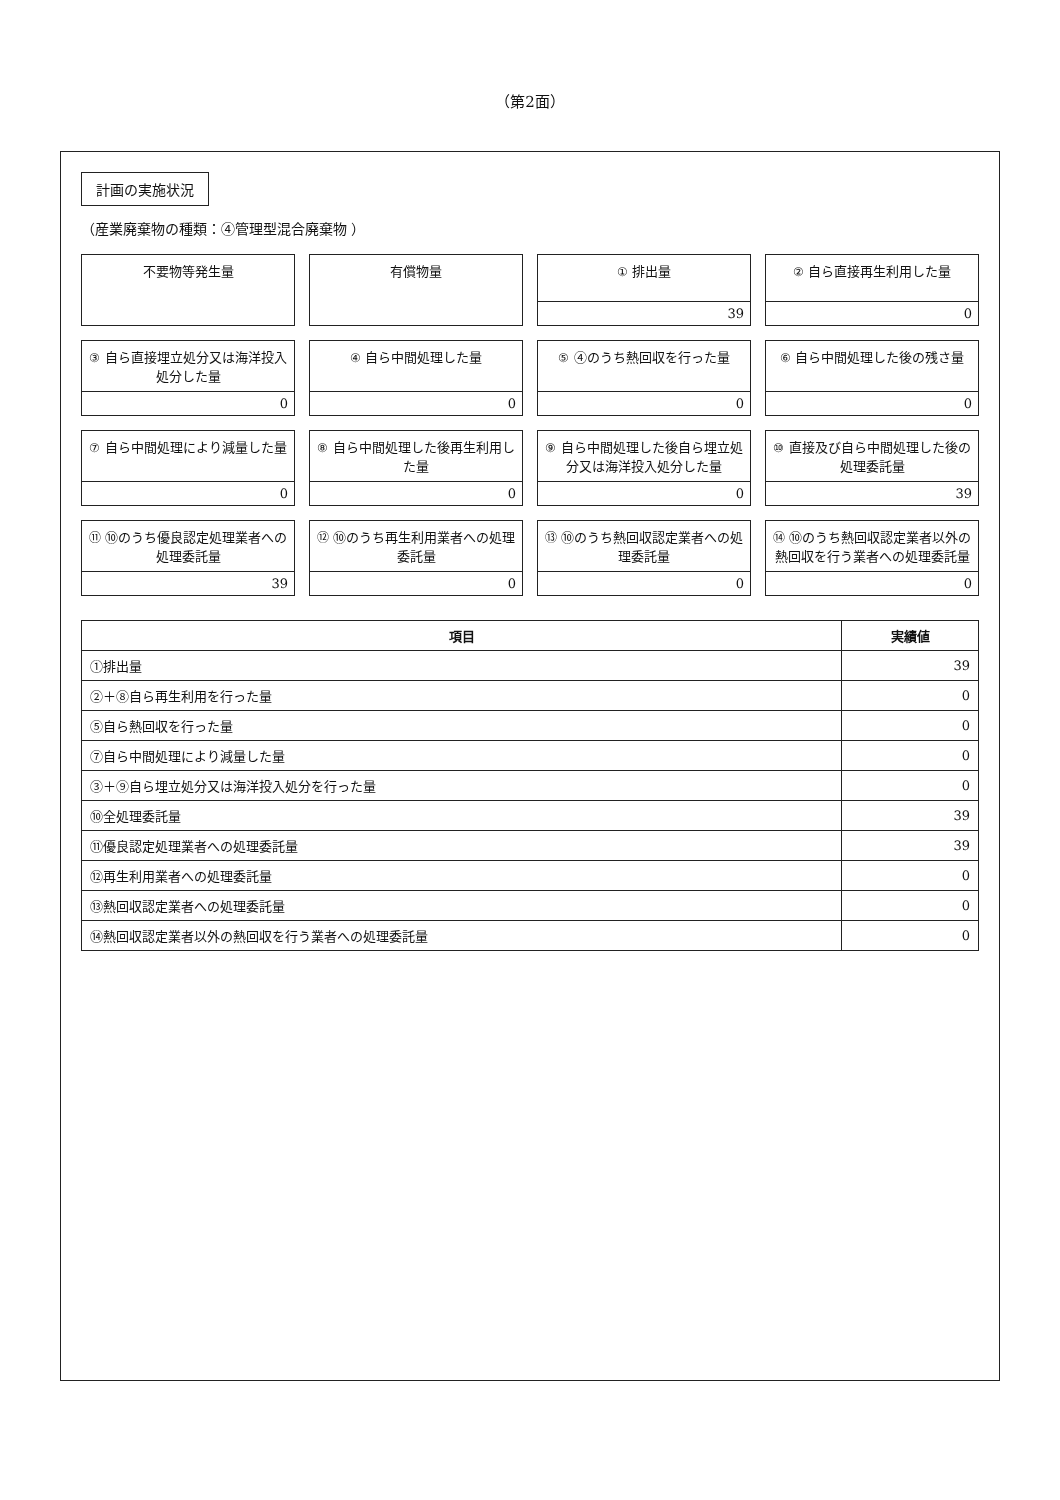（第2面）
計画の実施状況
（産業廃棄物の種類：④管理型混合廃棄物 ）
不要物等発生量
有償物量
① 排出量
39
② 自ら直接再生利用した量
0
③ 自ら直接埋立処分又は海洋投入処分した量
0
④ 自ら中間処理した量
0
⑤ ④のうち熱回収を行った量
0
⑥ 自ら中間処理した後の残さ量
0
⑦ 自ら中間処理により減量した量
0
⑧ 自ら中間処理した後再生利用した量
0
⑨ 自ら中間処理した後自ら埋立処分又は海洋投入処分した量
0
⑩ 直接及び自ら中間処理した後の処理委託量
39
⑪ ⑩のうち優良認定処理業者への処理委託量
39
⑫ ⑩のうち再生利用業者への処理委託量
0
⑬ ⑩のうち熱回収認定業者への処理委託量
0
⑭ ⑩のうち熱回収認定業者以外の熱回収を行う業者への処理委託量
0
| 項目 | 実績値 |
| --- | --- |
| ①排出量 | 39 |
| ②＋⑧自ら再生利用を行った量 | 0 |
| ⑤自ら熱回収を行った量 | 0 |
| ⑦自ら中間処理により減量した量 | 0 |
| ③＋⑨自ら埋立処分又は海洋投入処分を行った量 | 0 |
| ⑩全処理委託量 | 39 |
| ⑪優良認定処理業者への処理委託量 | 39 |
| ⑫再生利用業者への処理委託量 | 0 |
| ⑬熱回収認定業者への処理委託量 | 0 |
| ⑭熱回収認定業者以外の熱回収を行う業者への処理委託量 | 0 |